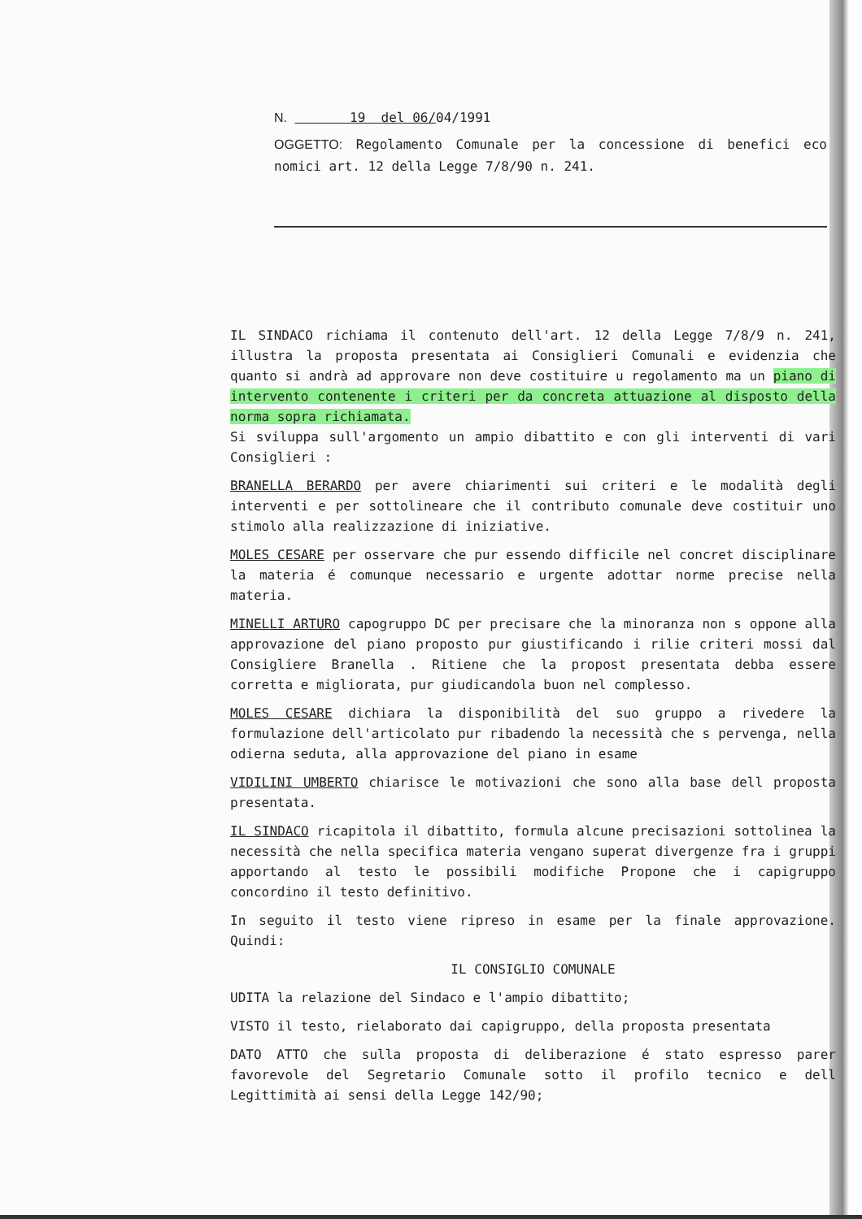N. 19 del 06/04/1991
OGGETTO: Regolamento Comunale per la concessione di benefici eco nomici art. 12 della Legge 7/8/90 n. 241.
IL SINDACO richiama il contenuto dell'art. 12 della Legge 7/8/9 n. 241, illustra la proposta presentata ai Consiglieri Comunali e evidenzia che quanto si andrà ad approvare non deve costituire u regolamento ma un piano di intervento contenente i criteri per da concreta attuazione al disposto della norma sopra richiamata.
Si sviluppa sull'argomento un ampio dibattito e con gli interventi di vari Consiglieri :
BRANELLA BERARDO per avere chiarimenti sui criteri e le modalità degli interventi e per sottolineare che il contributo comunale deve costituir uno stimolo alla realizzazione di iniziative.
MOLES CESARE per osservare che pur essendo difficile nel concret disciplinare la materia é comunque necessario e urgente adottar norme precise nella materia.
MINELLI ARTURO capogruppo DC per precisare che la minoranza non s oppone alla approvazione del piano proposto pur giustificando i rilie criteri mossi dal Consigliere Branella . Ritiene che la propost presentata debba essere corretta e migliorata, pur giudicandola buon nel complesso.
MOLES CESARE dichiara la disponibilità del suo gruppo a rivedere la formulazione dell'articolato pur ribadendo la necessità che s pervenga, nella odierna seduta, alla approvazione del piano in esame
VIDILINI UMBERTO chiarisce le motivazioni che sono alla base dell proposta presentata.
IL SINDACO ricapitola il dibattito, formula alcune precisazioni sottolinea la necessità che nella specifica materia vengano superat divergenze fra i gruppi apportando al testo le possibili modifiche Propone che i capigruppo concordino il testo definitivo.
In seguito il testo viene ripreso in esame per la finale approvazione. Quindi:
IL CONSIGLIO COMUNALE
UDITA la relazione del Sindaco e l'ampio dibattito;
VISTO il testo, rielaborato dai capigruppo, della proposta presentata
DATO ATTO che sulla proposta di deliberazione é stato espresso parer favorevole del Segretario Comunale sotto il profilo tecnico e dell Legittimità ai sensi della Legge 142/90;